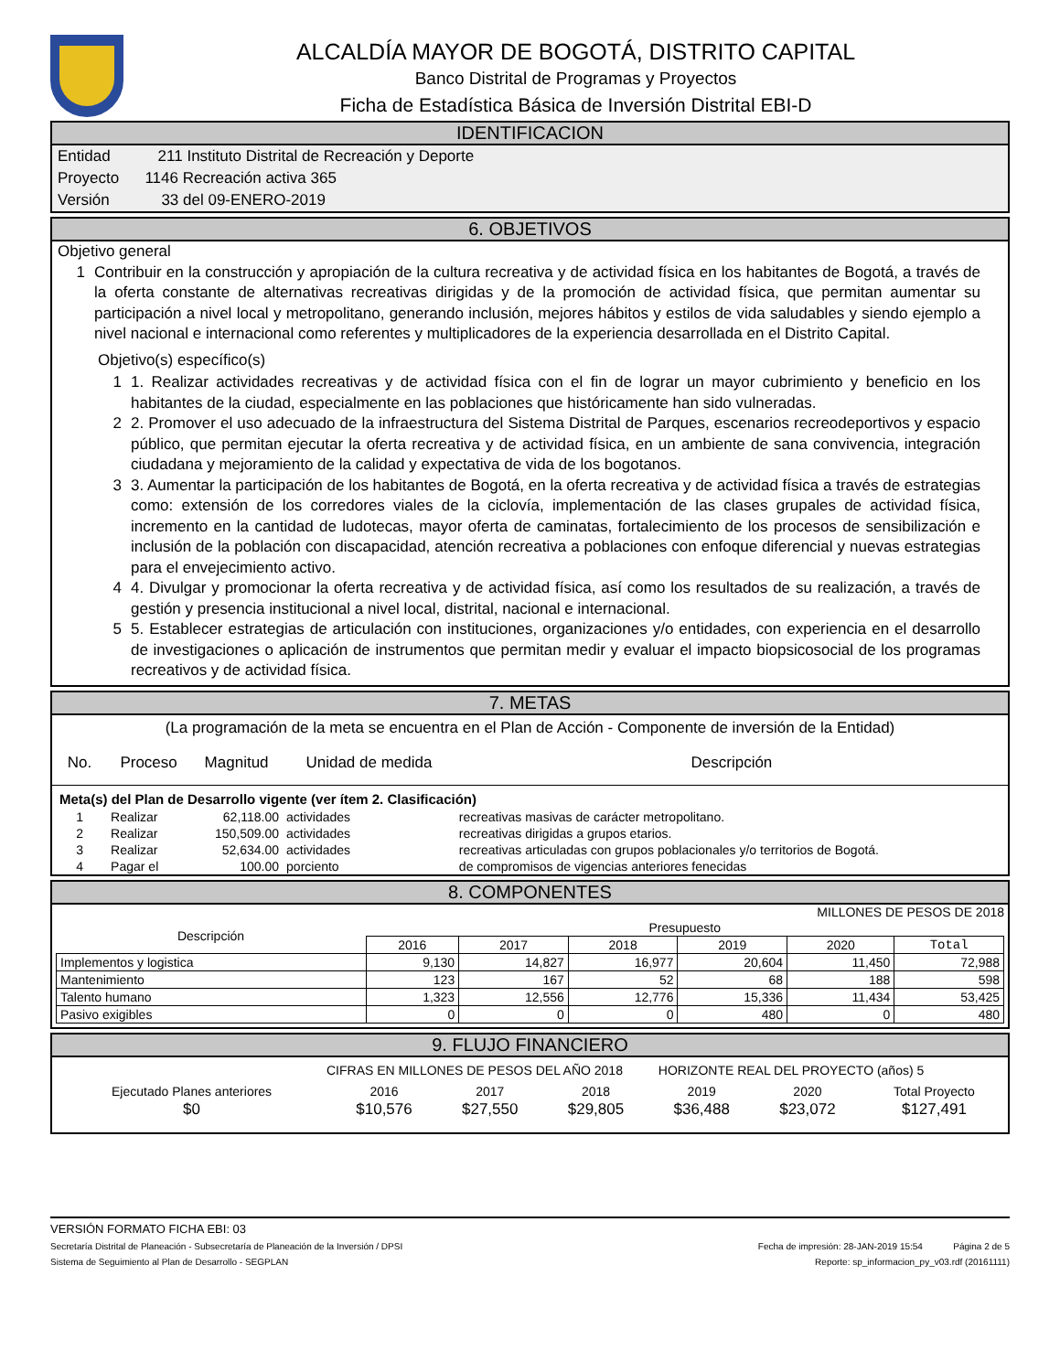ALCALDÍA MAYOR DE BOGOTÁ, DISTRITO CAPITAL
Banco Distrital de Programas y Proyectos
Ficha de Estadística Básica de Inversión Distrital EBI-D
IDENTIFICACION
Entidad 211 Instituto Distrital de Recreación y Deporte
Proyecto 1146 Recreación activa 365
Versión 33 del 09-ENERO-2019
6. OBJETIVOS
Objetivo general
1 Contribuir en la construcción y apropiación de la cultura recreativa y de actividad física en los habitantes de Bogotá, a través de la oferta constante de alternativas recreativas dirigidas y de la promoción de actividad física, que permitan aumentar su participación a nivel local y metropolitano, generando inclusión, mejores hábitos y estilos de vida saludables y siendo ejemplo a nivel nacional e internacional como referentes y multiplicadores de la experiencia desarrollada en el Distrito Capital.
Objetivo(s) específico(s)
1 1. Realizar actividades recreativas y de actividad física con el fin de lograr un mayor cubrimiento y beneficio en los habitantes de la ciudad, especialmente en las poblaciones que históricamente han sido vulneradas.
2 2. Promover el uso adecuado de la infraestructura del Sistema Distrital de Parques, escenarios recreodeportivos y espacio público, que permitan ejecutar la oferta recreativa y de actividad física, en un ambiente de sana convivencia, integración ciudadana y mejoramiento de la calidad y expectativa de vida de los bogotanos.
3 3. Aumentar la participación de los habitantes de Bogotá, en la oferta recreativa y de actividad física a través de estrategias como: extensión de los corredores viales de la ciclovía, implementación de las clases grupales de actividad física, incremento en la cantidad de ludotecas, mayor oferta de caminatas, fortalecimiento de los procesos de sensibilización e inclusión de la población con discapacidad, atención recreativa a poblaciones con enfoque diferencial y nuevas estrategias para el envejecimiento activo.
4 4. Divulgar y promocionar la oferta recreativa y de actividad física, así como los resultados de su realización, a través de gestión y presencia institucional a nivel local, distrital, nacional e internacional.
5 5. Establecer estrategias de articulación con instituciones, organizaciones y/o entidades, con experiencia en el desarrollo de investigaciones o aplicación de instrumentos que permitan medir y evaluar el impacto biopsicosocial de los programas recreativos y de actividad física.
7. METAS
(La programación de la meta se encuentra en el Plan de Acción - Componente de inversión de la Entidad)
| No. | Proceso | Magnitud | Unidad de medida | Descripción |
| --- | --- | --- | --- | --- |
| Meta(s) del Plan de Desarrollo vigente (ver ítem 2. Clasificación) | | | | |
| 1 | Realizar | 62,118.00 | actividades | recreativas masivas de carácter metropolitano. |
| 2 | Realizar | 150,509.00 | actividades | recreativas dirigidas a grupos etarios. |
| 3 | Realizar | 52,634.00 | actividades | recreativas articuladas con grupos poblacionales y/o territorios de Bogotá. |
| 4 | Pagar el | 100.00 | porciento | de compromisos de vigencias anteriores fenecidas |
8. COMPONENTES
MILLONES DE PESOS DE 2018
| Descripción | Presupuesto | | | | | |
| --- | --- | --- | --- | --- | --- | --- |
| | 2016 | 2017 | 2018 | 2019 | 2020 | Total |
| Implementos y logistica | 9,130 | 14,827 | 16,977 | 20,604 | 11,450 | 72,988 |
| Mantenimiento | 123 | 167 | 52 | 68 | 188 | 598 |
| Talento humano | 1,323 | 12,556 | 12,776 | 15,336 | 11,434 | 53,425 |
| Pasivo exigibles | 0 | 0 | 0 | 480 | 0 | 480 |
9. FLUJO FINANCIERO
CIFRAS EN MILLONES DE PESOS DEL AÑO 2018 HORIZONTE REAL DEL PROYECTO (años) 5
| Ejecutado Planes anteriores | 2016 | 2017 | 2018 | 2019 | 2020 | Total Proyecto |
| $0 | $10,576 | $27,550 | $29,805 | $36,488 | $23,072 | $127,491 |
VERSIÓN FORMATO FICHA EBI: 03
Secretaría Distrital de Planeación - Subsecretaría de Planeación de la Inversión / DPSI Fecha de impresión: 28-JAN-2019 15:54 Página 2 de 5
Sistema de Seguimiento al Plan de Desarrollo - SEGPLAN Reporte: sp_informacion_py_v03.rdf (20161111)